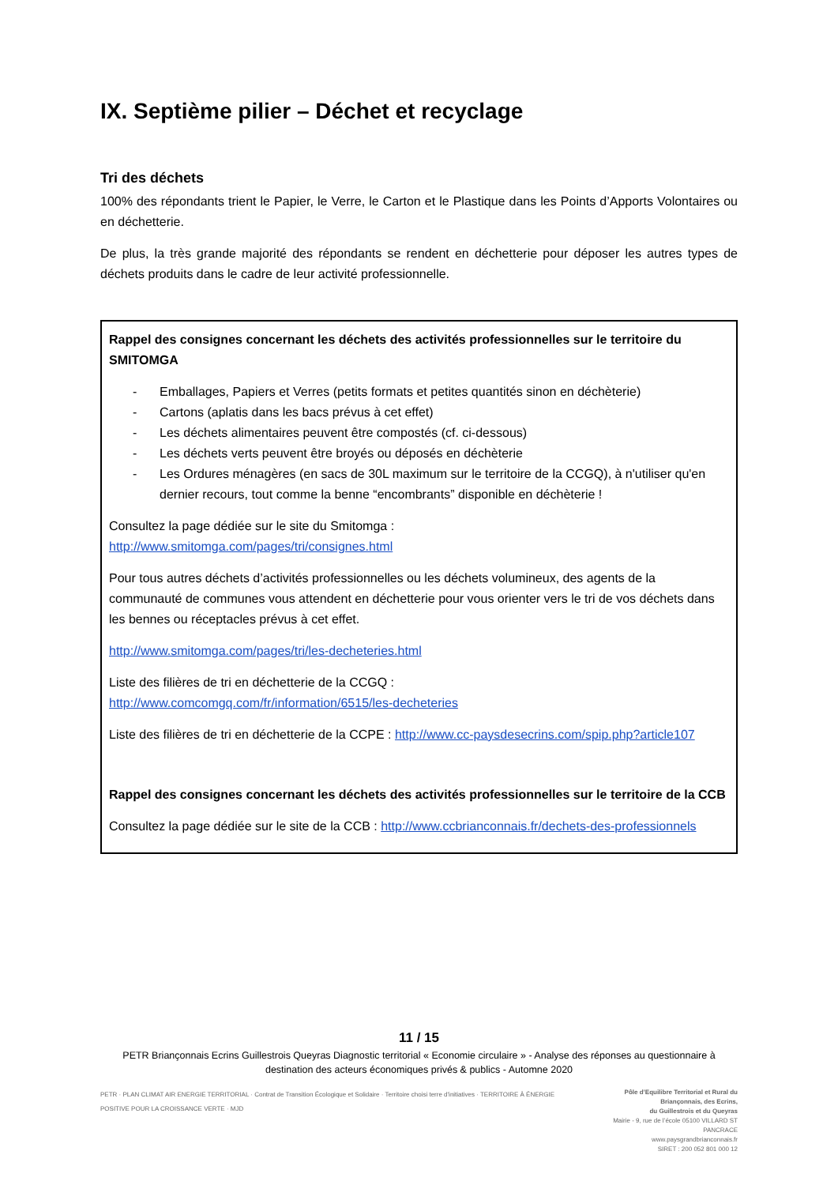IX. Septième pilier – Déchet et recyclage
Tri des déchets
100% des répondants trient le Papier, le Verre, le Carton et le Plastique dans les Points d’Apports Volontaires ou en déchetterie.
De plus, la très grande majorité des répondants se rendent en déchetterie pour déposer les autres types de déchets produits dans le cadre de leur activité professionnelle.
Rappel des consignes concernant les déchets des activités professionnelles sur le territoire du SMITOMGA
- Emballages, Papiers et Verres (petits formats et petites quantités sinon en déchèterie)
- Cartons (aplatis dans les bacs prévus à cet effet)
- Les déchets alimentaires peuvent être compostés (cf. ci-dessous)
- Les déchets verts peuvent être broyés ou déposés en déchèterie
- Les Ordures ménagères (en sacs de 30L maximum sur le territoire de la CCGQ), à n'utiliser qu'en dernier recours, tout comme la benne “encombrants” disponible en déchèterie !
Consultez la page dédiée sur le site du Smitomga :
http://www.smitomga.com/pages/tri/consignes.html
Pour tous autres déchets d’activités professionnelles ou les déchets volumineux, des agents de la communauté de communes vous attendent en déchetterie pour vous orienter vers le tri de vos déchets dans les bennes ou réceptacles prévus à cet effet.
http://www.smitomga.com/pages/tri/les-decheteries.html
Liste des filières de tri en déchetterie de la CCGQ :
http://www.comcomgq.com/fr/information/6515/les-decheteries
Liste des filières de tri en déchetterie de la CCPE : http://www.cc-paysdesecrins.com/spip.php?article107
Rappel des consignes concernant les déchets des activités professionnelles sur le territoire de la CCB
Consultez la page dédiée sur le site de la CCB : http://www.ccbrianconnais.fr/dechets-des-professionnels
11 / 15
PETR Briançonnais Ecrins Guillestrois Queyras Diagnostic territorial « Economie circulaire » - Analyse des réponses au questionnaire à destination des acteurs économiques privés & publics - Automne 2020
PETR · PLAN CLIMAT AIR ENERGIE TERRITORIAL · Contrat de Transition Écologique et Solidaire · Territoire choisi terre d'initiatives · TERRITOIRE À ÉNERGIE POSITIVE POUR LA CROISSANCE VERTE · MJD
Pôle d’Equilibre Territorial et Rural du Briançonnais, des Ecrins,
du Guillestrois et du Queyras
Mairie - 9, rue de l’école 05100 VILLARD ST PANCRACE
www.paysgrandbrianconnais.fr
SIRET : 200 052 801 000 12